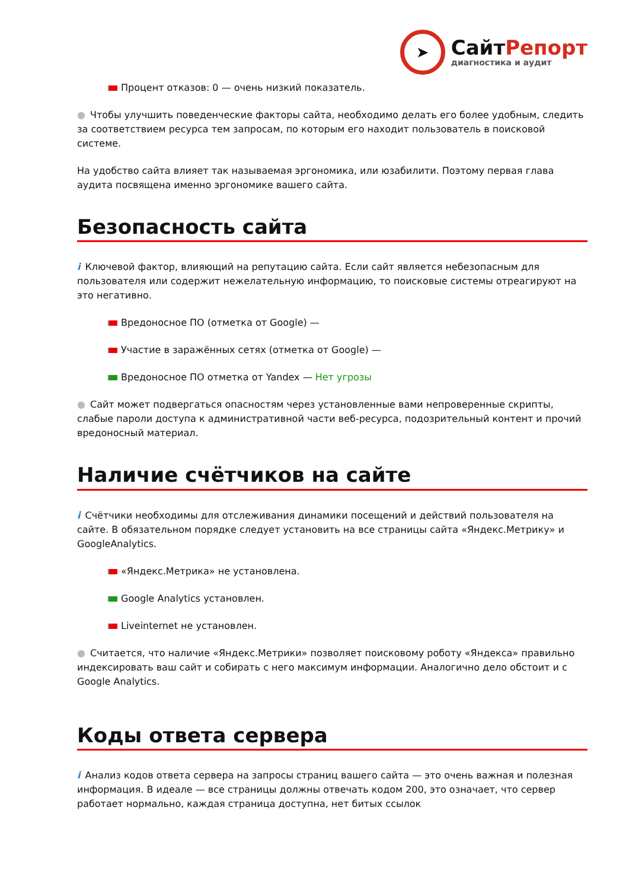➤
СайтРепорт
диагностика и аудит
Процент отказов: 0 — очень низкий показатель.
● Чтобы улучшить поведенческие факторы сайта, необходимо делать его более удобным, следить за соответствием ресурса тем запросам, по которым его находит пользователь в поисковой системе.
На удобство сайта влияет так называемая эргономика, или юзабилити. Поэтому первая глава аудита посвящена именно эргономике вашего сайта.
Безопасность сайта
i Ключевой фактор, влияющий на репутацию сайта. Если сайт является небезопасным для пользователя или содержит нежелательную информацию, то поисковые системы отреагируют на это негативно.
Вредоносное ПО (отметка от Google) —
Участие в заражённых сетях (отметка от Google) —
Вредоносное ПО отметка от Yandex — Нет угрозы
● Сайт может подвергаться опасностям через установленные вами непроверенные скрипты, слабые пароли доступа к административной части веб-ресурса, подозрительный контент и прочий вредоносный материал.
Наличие счётчиков на сайте
i Счётчики необходимы для отслеживания динамики посещений и действий пользователя на сайте. В обязательном порядке следует установить на все страницы сайта «Яндекс.Метрику» и GoogleAnalytics.
«Яндекс.Метрика» не установлена.
Google Analytics установлен.
Liveinternet не установлен.
● Считается, что наличие «Яндекс.Метрики» позволяет поисковому роботу «Яндекса» правильно индексировать ваш сайт и собирать с него максимум информации. Аналогично дело обстоит и с Google Analytics.
Коды ответа сервера
i Анализ кодов ответа сервера на запросы страниц вашего сайта — это очень важная и полезная информация. В идеале — все страницы должны отвечать кодом 200, это означает, что сервер работает нормально, каждая страница доступна, нет битых ссылок